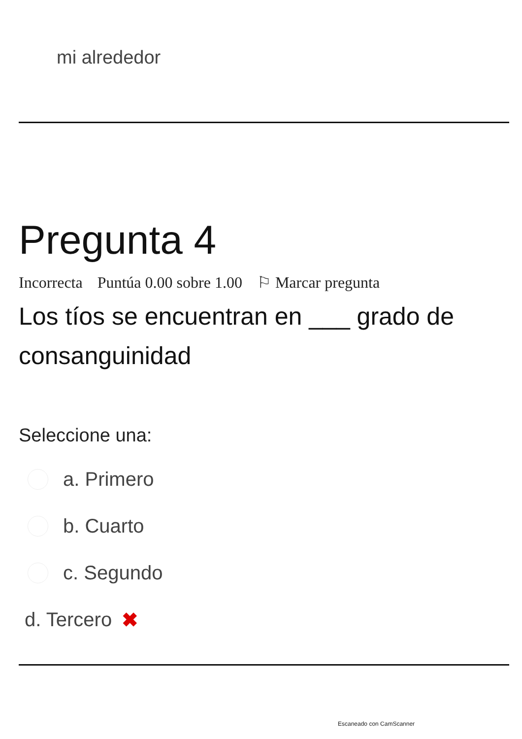mi alrededor
Pregunta 4
Incorrecta Puntúa 0.00 sobre 1.00 ⚐ Marcar pregunta
Los tíos se encuentran en ___ grado de consanguinidad
Seleccione una:
a. Primero
b. Cuarto
c. Segundo
d. Tercero ✖
Escaneado con CamScanner